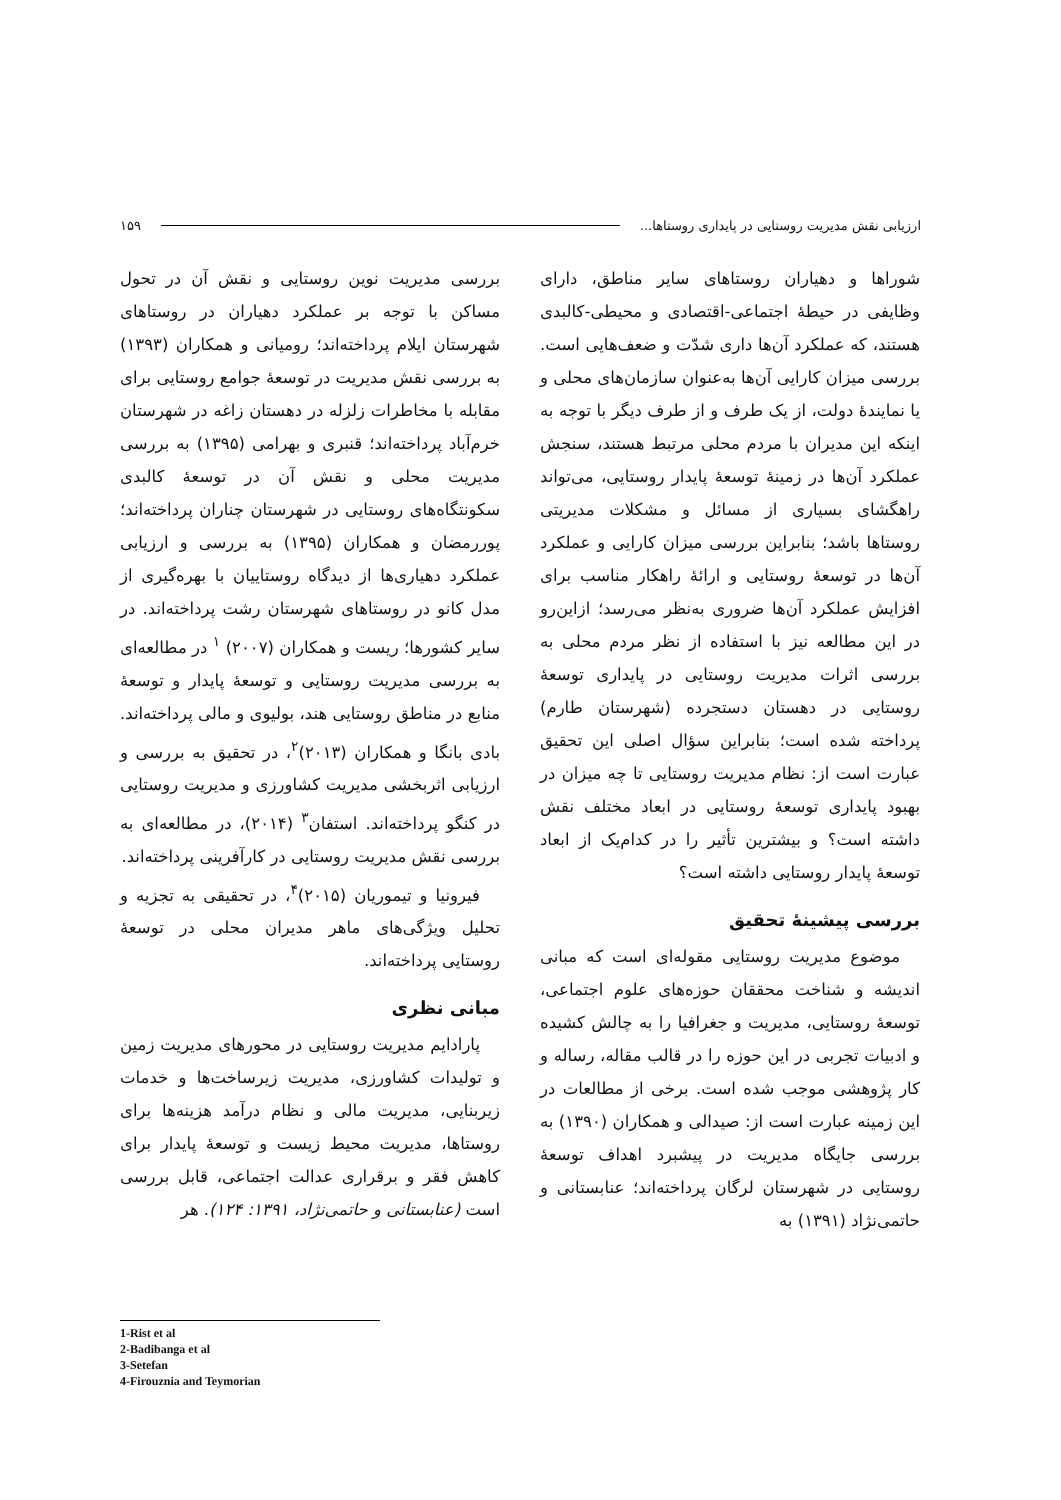ارزیابی نقش مدیریت روستایی در پایداری روستاها... ۱۵۹
شوراها و دهیاران روستاهای سایر مناطق، دارای وظایفی در حیطهٔ اجتماعی-اقتصادی و محیطی-کالبدی هستند، که عملکرد آن‌ها داری شدّت و ضعف‌هایی است. بررسی میزان کارایی آن‌ها به‌عنوان سازمان‌های محلی و یا نمایندهٔ دولت، از یک طرف و از طرف دیگر با توجه به اینکه این مدیران با مردم محلی مرتبط هستند، سنجش عملکرد آن‌ها در زمینهٔ توسعهٔ پایدار روستایی، می‌تواند راهگشای بسیاری از مسائل و مشکلات مدیریتی روستاها باشد؛ بنابراین بررسی میزان کارایی و عملکرد آن‌ها در توسعهٔ روستایی و ارائهٔ راهکار مناسب برای افزایش عملکرد آن‌ها ضروری به‌نظر می‌رسد؛ ازاین‌رو در این مطالعه نیز با استفاده از نظر مردم محلی به بررسی اثرات مدیریت روستایی در پایداری توسعهٔ روستایی در دهستان دستجرده (شهرستان طارم) پرداخته شده است؛ بنابراین سؤال اصلی این تحقیق عبارت است از: نظام مدیریت روستایی تا چه میزان در بهبود پایداری توسعهٔ روستایی در ابعاد مختلف نقش داشته است؟ و بیشترین تأثیر را در کدام‌یک از ابعاد توسعهٔ پایدار روستایی داشته است؟
بررسی پیشینهٔ تحقیق
موضوع مدیریت روستایی مقوله‌ای است که مبانی اندیشه و شناخت محققان حوزه‌های علوم اجتماعی، توسعهٔ روستایی، مدیریت و جغرافیا را به چالش کشیده و ادبیات تجربی در این حوزه را در قالب مقاله، رساله و کار پژوهشی موجب شده است. برخی از مطالعات در این زمینه عبارت است از: صیدالی و همکاران (۱۳۹۰) به بررسی جایگاه مدیریت در پیشبرد اهداف توسعهٔ روستایی در شهرستان لرگان پرداخته‌اند؛ عنابستانی و حاتمی‌نژاد (۱۳۹۱) به
بررسی مدیریت نوین روستایی و نقش آن در تحول مساکن با توجه بر عملکرد دهیاران در روستاهای شهرستان ایلام پرداخته‌اند؛ رومیانی و همکاران (۱۳۹۳) به بررسی نقش مدیریت در توسعهٔ جوامع روستایی برای مقابله با مخاطرات زلزله در دهستان زاغه در شهرستان خرم‌آباد پرداخته‌اند؛ قنبری و بهرامی (۱۳۹۵) به بررسی مدیریت محلی و نقش آن در توسعهٔ کالبدی سکونتگاه‌های روستایی در شهرستان چناران پرداخته‌اند؛ پوررمضان و همکاران (۱۳۹۵) به بررسی و ارزیابی عملکرد دهیاری‌ها از دیدگاه روستاییان با بهره‌گیری از مدل کانو در روستاهای شهرستان رشت پرداخته‌اند. در سایر کشورها؛ ریست و همکاران (۲۰۰۷) <sup>۱</sup> در مطالعه‌ای به بررسی مدیریت روستایی و توسعهٔ پایدار و توسعهٔ منابع در مناطق روستایی هند، بولیوی و مالی پرداخته‌اند. بادی بانگا و همکاران (۲۰۱۳)<sup>۲</sup>، در تحقیق به بررسی و ارزیابی اثربخشی مدیریت کشاورزی و مدیریت روستایی در کنگو پرداخته‌اند. استفان<sup>۳</sup> (۲۰۱۴)، در مطالعه‌ای به بررسی نقش مدیریت روستایی در کارآفرینی پرداخته‌اند.
فیرونیا و تیموریان (۲۰۱۵)<sup>۴</sup>، در تحقیقی به تجزیه و تحلیل ویژگی‌های ماهر مدیران محلی در توسعهٔ روستایی پرداخته‌اند.
مبانی نظری
پارادایم مدیریت روستایی در محورهای مدیریت زمین و تولیدات کشاورزی، مدیریت زیرساخت‌ها و خدمات زیربنایی، مدیریت مالی و نظام درآمد هزینه‌ها برای روستاها، مدیریت محیط زیست و توسعهٔ پایدار برای کاهش فقر و برقراری عدالت اجتماعی، قابل بررسی است (عنابستانی و حاتمی‌نژاد، ۱۳۹۱: ۱۲۴). هر
1-Rist et al
2-Badibanga et al
3-Setefan
4-Firouznia and Teymorian